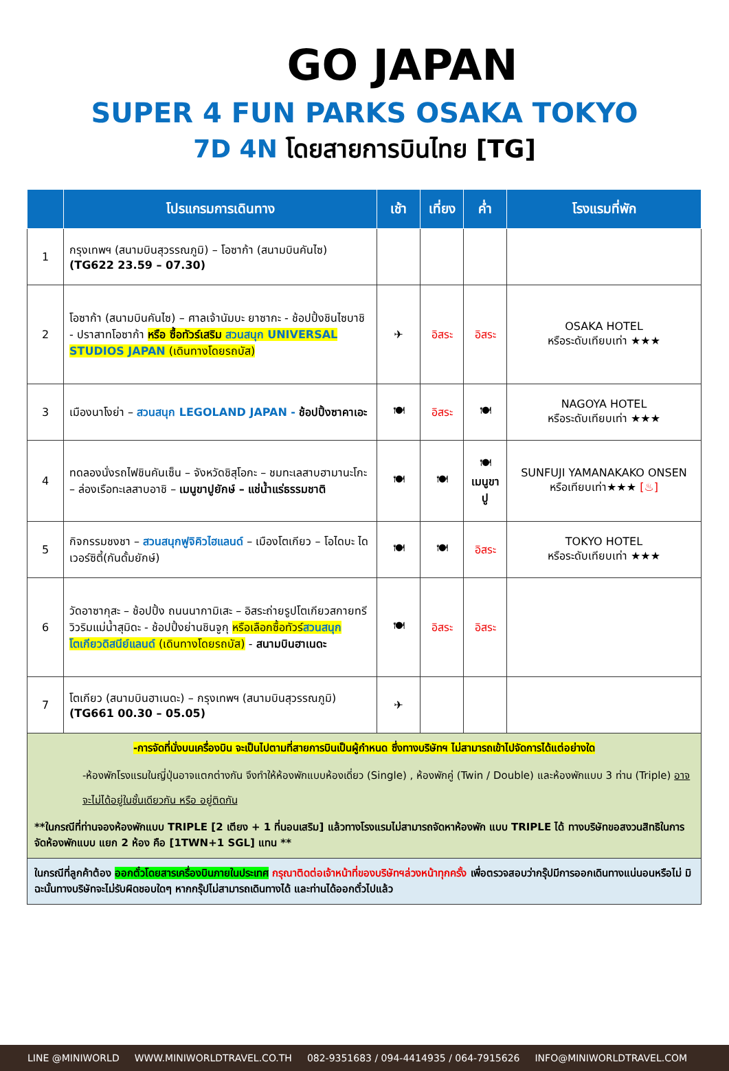GO JAPAN
SUPER 4 FUN PARKS OSAKA TOKYO
7D 4N โดยสายการบินไทย [TG]
| | โปรแกรมการเดินทาง | เช้า | เที่ยง | ค่ำ | โรงแรมที่พัก |
| --- | --- | --- | --- | --- | --- |
| 1 | กรุงเทพฯ (สนามบินสุวรรณภูมิ) – โอซาก้า (สนามบินคันไซ) (TG622 23.59 – 07.30) | | | | |
| 2 | โอซาก้า (สนามบินคันไซ) – ศาลเจ้านัมบะ ยาซากะ - ช้อปปิ้งชินไซบาชิ - ปราสาทโอซาก้า หรือ ซื้อทัวร์เสริม สวนสนุก UNIVERSAL STUDIOS JAPAN (เดินทางโดยรถบัส) | ✈ | อิสระ | อิสระ | OSAKA HOTEL หรือระดับเทียบเท่า ★★★ |
| 3 | เมืองนาโงย่า – สวนสนุก LEGOLAND JAPAN - ช้อปปิ้งซาคาเอะ | 🍽 | อิสระ | 🍽 | NAGOYA HOTEL หรือระดับเทียบเท่า ★★★ |
| 4 | ทดลองนั่งรถไฟชินคันเซ็น – จังหวัดชิสุโอกะ – ชมทะเลสาบฮามานะโกะ – ล่องเรือทะเลสาบอาชิ – เมนูขาปูยักษ์ – แช่น้ำแร่ธรรมชาติ | 🍽 | 🍽 | 🍽 เมนูขาปู | SUNFUJI YAMANAKAKO ONSEN หรือเทียบเท่า★★★ [♨] |
| 5 | กิจกรรมชงชา – สวนสนุกฟูจิคิวไฮแลนด์ – เมืองโตเกียว – โอไดบะ ไดเวอร์ซิตี้(กันดั้มยักษ์) | 🍽 | 🍽 | อิสระ | TOKYO HOTEL หรือระดับเทียบเท่า ★★★ |
| 6 | วัดอาซากุสะ – ช้อปปิ้ง ถนนนากามิเสะ – อิสระถ่ายรูปโตเกียวสกายทรี วิวริมแม่น้ำสุมิดะ - ช้อปปิ้งย่านชินจูกุ หรือเลือกซื้อทัวร์ สวนสนุกโตเกียวดิสนีย์แลนด์ (เดินทางโดยรถบัส) - สนามบินฮาเนดะ | 🍽 | อิสระ | อิสระ | |
| 7 | โตเกียว (สนามบินฮาเนดะ) – กรุงเทพฯ (สนามบินสุวรรณภูมิ) (TG661 00.30 – 05.05) | ✈ | | | |
| -การจัดที่นั่งบนเครื่องบิน จะเป็นไปตามที่สายการบินเป็นผู้กำหนด ซึ่งทางบริษัทฯ ไม่สามารถเข้าไปจัดการได้แต่อย่างใด -ห้องพักโรงแรมในญี่ปุ่นอาจแตกต่างกัน จึงทำให้ห้องพักแบบห้องเดี่ยว (Single) , ห้องพักคู่ (Twin / Double) และห้องพักแบบ 3 ท่าน (Triple) อาจจะไม่ได้อยู่ในชั้นเดียวกัน หรือ อยู่ติดกัน **ในกรณีที่ท่านจองห้องพักแบบ TRIPLE [2 เตียง + 1 ที่นอนเสริม] แล้วทางโรงแรมไม่สามารถจัดหาห้องพัก แบบ TRIPLE ได้ ทางบริษัทขอสงวนสิทธิในการจัดห้องพักแบบ แยก 2 ห้อง คือ [1TWN+1 SGL] แทน ** | | | | | |
| ในกรณีที่ลูกค้าต้อง ออกตั๋วโดยสารเครื่องบินภายในประเทศ กรุณาติดต่อเจ้าหน้าที่ของบริษัทฯล่วงหน้าทุกครั้ง เพื่อตรวจสอบว่ากรุ๊ปมีการออกเดินทางแน่นอนหรือไม่ มิฉะนั้นทางบริษัทจะไม่รับผิดชอบใดๆ หากกรุ๊ปไม่สามารถเดินทางได้ และท่านได้ออกตั๋วไปแล้ว | | | | | |
LINE @MINIWORLD WWW.MINIWORLDTRAVEL.CO.TH 082-9351683 / 094-4414935 / 064-7915626 INFO@MINIWORLDTRAVEL.COM